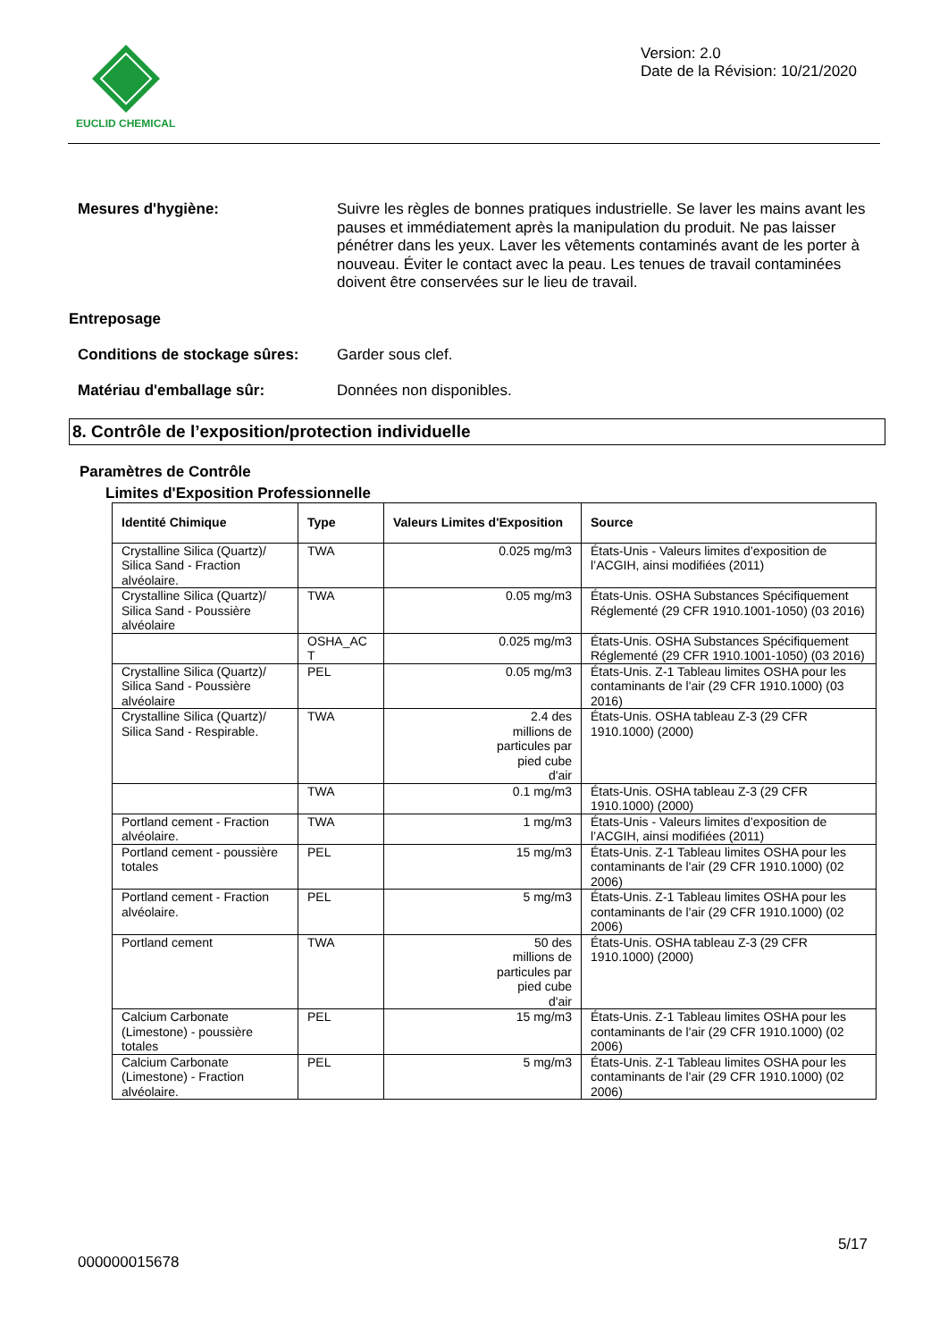EUCLID CHEMICAL
Version: 2.0
Date de la Révision: 10/21/2020
Mesures d'hygiène: Suivre les règles de bonnes pratiques industrielle. Se laver les mains avant les pauses et immédiatement après la manipulation du produit. Ne pas laisser pénétrer dans les yeux. Laver les vêtements contaminés avant de les porter à nouveau. Éviter le contact avec la peau. Les tenues de travail contaminées doivent être conservées sur le lieu de travail.
Entreposage
Conditions de stockage sûres:
Garder sous clef.
Matériau d'emballage sûr: Données non disponibles.
8. Contrôle de l’exposition/protection individuelle
Paramètres de Contrôle
Limites d'Exposition Professionnelle
| Identité Chimique | Type | Valeurs Limites d'Exposition | Source |
| --- | --- | --- | --- |
| Crystalline Silica (Quartz)/ Silica Sand - Fraction alvéolaire. | TWA | 0.025 mg/m3 | États-Unis - Valeurs limites d’exposition de l’ACGIH, ainsi modifiées (2011) |
| Crystalline Silica (Quartz)/ Silica Sand - Poussière alvéolaire | TWA | 0.05 mg/m3 | États-Unis. OSHA Substances Spécifiquement Réglementé (29 CFR 1910.1001-1050) (03 2016) |
| | OSHA_AC T | 0.025 mg/m3 | États-Unis. OSHA Substances Spécifiquement Réglementé (29 CFR 1910.1001-1050) (03 2016) |
| Crystalline Silica (Quartz)/ Silica Sand - Poussière alvéolaire | PEL | 0.05 mg/m3 | États-Unis. Z-1 Tableau limites OSHA pour les contaminants de l'air (29 CFR 1910.1000) (03 2016) |
| Crystalline Silica (Quartz)/ Silica Sand - Respirable. | TWA | 2.4 des millions de particules par pied cube d'air | États-Unis. OSHA tableau Z-3 (29 CFR 1910.1000) (2000) |
| | TWA | 0.1 mg/m3 | États-Unis. OSHA tableau Z-3 (29 CFR 1910.1000) (2000) |
| Portland cement - Fraction alvéolaire. | TWA | 1 mg/m3 | États-Unis - Valeurs limites d’exposition de l’ACGIH, ainsi modifiées (2011) |
| Portland cement - poussière totales | PEL | 15 mg/m3 | États-Unis. Z-1 Tableau limites OSHA pour les contaminants de l'air (29 CFR 1910.1000) (02 2006) |
| Portland cement - Fraction alvéolaire. | PEL | 5 mg/m3 | États-Unis. Z-1 Tableau limites OSHA pour les contaminants de l'air (29 CFR 1910.1000) (02 2006) |
| Portland cement | TWA | 50 des millions de particules par pied cube d'air | États-Unis. OSHA tableau Z-3 (29 CFR 1910.1000) (2000) |
| Calcium Carbonate (Limestone) - poussière totales | PEL | 15 mg/m3 | États-Unis. Z-1 Tableau limites OSHA pour les contaminants de l'air (29 CFR 1910.1000) (02 2006) |
| Calcium Carbonate (Limestone) - Fraction alvéolaire. | PEL | 5 mg/m3 | États-Unis. Z-1 Tableau limites OSHA pour les contaminants de l'air (29 CFR 1910.1000) (02 2006) |
5/17
000000015678